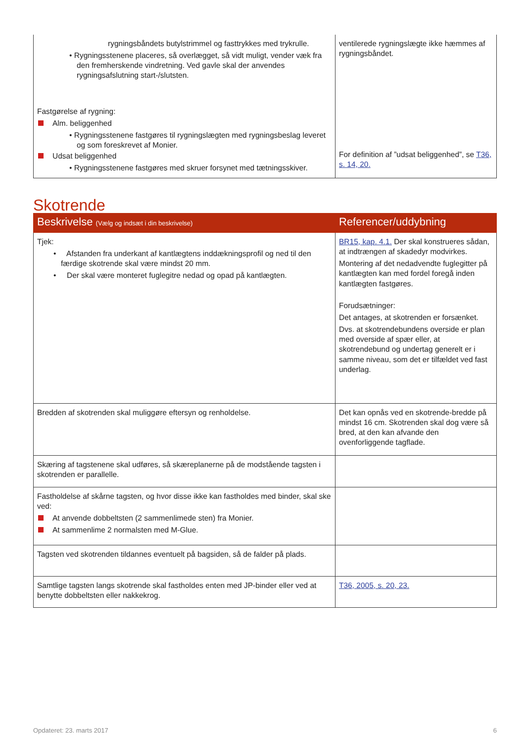| rygningsbåndets butylstrimmel og fasttrykkes med trykrulle. • Rygningsstenene placeres, så overlægget, så vidt muligt, vender væk fra den fremherskende vindretning. Ved gavle skal der anvendes rygningsafslutning start-/slutsten. Fastgørelse af rygning: Alm. beliggenhed • Rygningsstenene fastgøres til rygningslægten med rygningsbeslag leveret og som foreskrevet af Monier. Udsat beliggenhed • Rygningsstenene fastgøres med skruer forsynet med tætningsskiver. | ventilerede rygningslægte ikke hæmmes af rygningsbåndet. For definition af ”udsat beliggenhed”, se T36, s. 14, 20. |
Skotrende
| Beskrivelse (Vælg og indsæt i din beskrivelse) | Referencer/uddybning |
| --- | --- |
| Tjek: • Afstanden fra underkant af kantlægtens inddækningsprofil og ned til den færdige skotrende skal være mindst 20 mm. • Der skal være monteret fuglegitre nedad og opad på kantlægten. | BR15, kap. 4.1. Der skal konstrueres sådan, at indtrængen af skadedyr modvirkes. Montering af det nedadvendte fuglegitter på kantlægten kan med fordel foregå inden kantlægten fastgøres. Forudsætninger: Det antages, at skotrenden er forsænket. Dvs. at skotrendebundens overside er plan med overside af spær eller, at skotrendebund og undertag generelt er i samme niveau, som det er tilfældet ved fast underlag. |
| Bredden af skotrenden skal muliggøre eftersyn og renholdelse. | Det kan opnås ved en skotrende-bredde på mindst 16 cm. Skotrenden skal dog være så bred, at den kan afvande den ovenforliggende tagflade. |
| Skæring af tagstenene skal udføres, så skæreplanerne på de modstående tagsten i skotrenden er parallelle. | |
| Fastholdelse af skårne tagsten, og hvor disse ikke kan fastholdes med binder, skal ske ved: At anvende dobbeltsten (2 sammenlimede sten) fra Monier. At sammenlime 2 normalsten med M-Glue. | |
| Tagsten ved skotrenden tildannes eventuelt på bagsiden, så de falder på plads. | |
| Samtlige tagsten langs skotrende skal fastholdes enten med JP-binder eller ved at benytte dobbeltsten eller nakkekrog. | T36, 2005, s. 20, 23. |
Opdateret: 23. marts 2017 6